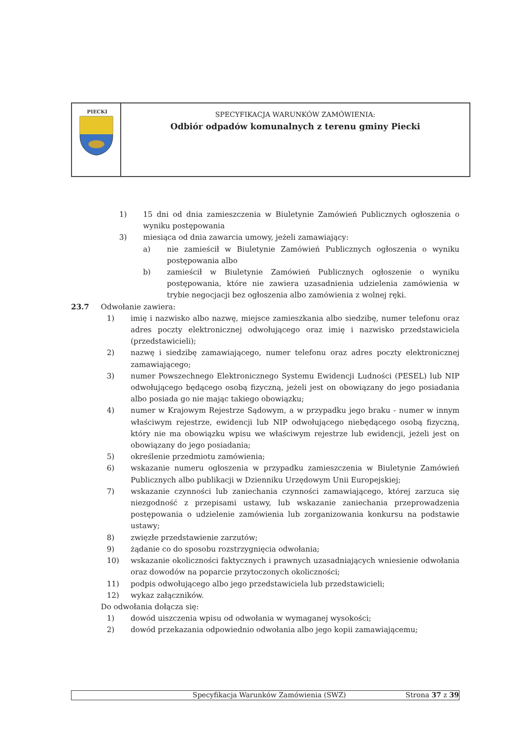PIECKI
SPECYFIKACJA WARUNKÓW ZAMÓWIENIA:
Odbiór odpadów komunalnych z terenu gminy Piecki
1) 15 dni od dnia zamieszczenia w Biuletynie Zamówień Publicznych ogłoszenia o wyniku postępowania
3) miesiąca od dnia zawarcia umowy, jeżeli zamawiający:
a) nie zamieścił w Biuletynie Zamówień Publicznych ogłoszenia o wyniku postępowania albo
b) zamieścił w Biuletynie Zamówień Publicznych ogłoszenie o wyniku postępowania, które nie zawiera uzasadnienia udzielenia zamówienia w trybie negocjacji bez ogłoszenia albo zamówienia z wolnej ręki.
23.7 Odwołanie zawiera:
1) imię i nazwisko albo nazwę, miejsce zamieszkania albo siedzibę, numer telefonu oraz adres poczty elektronicznej odwołującego oraz imię i nazwisko przedstawiciela (przedstawicieli);
2) nazwę i siedzibę zamawiającego, numer telefonu oraz adres poczty elektronicznej zamawiającego;
3) numer Powszechnego Elektronicznego Systemu Ewidencji Ludności (PESEL) lub NIP odwołującego będącego osobą fizyczną, jeżeli jest on obowiązany do jego posiadania albo posiada go nie mając takiego obowiązku;
4) numer w Krajowym Rejestrze Sądowym, a w przypadku jego braku - numer w innym właściwym rejestrze, ewidencji lub NIP odwołującego niebędącego osobą fizyczną, który nie ma obowiązku wpisu we właściwym rejestrze lub ewidencji, jeżeli jest on obowiązany do jego posiadania;
5) określenie przedmiotu zamówienia;
6) wskazanie numeru ogłoszenia w przypadku zamieszczenia w Biuletynie Zamówień Publicznych albo publikacji w Dzienniku Urzędowym Unii Europejskiej;
7) wskazanie czynności lub zaniechania czynności zamawiającego, której zarzuca się niezgodność z przepisami ustawy, lub wskazanie zaniechania przeprowadzenia postępowania o udzielenie zamówienia lub zorganizowania konkursu na podstawie ustawy;
8) zwięzłe przedstawienie zarzutów;
9) żądanie co do sposobu rozstrzygnięcia odwołania;
10) wskazanie okoliczności faktycznych i prawnych uzasadniających wniesienie odwołania oraz dowodów na poparcie przytoczonych okoliczności;
11) podpis odwołującego albo jego przedstawiciela lub przedstawicieli;
12) wykaz załączników.
Do odwołania dołącza się:
1) dowód uiszczenia wpisu od odwołania w wymaganej wysokości;
2) dowód przekazania odpowiednio odwołania albo jego kopii zamawiającemu;
Specyfikacja Warunków Zamówienia (SWZ) Strona 37 z 39